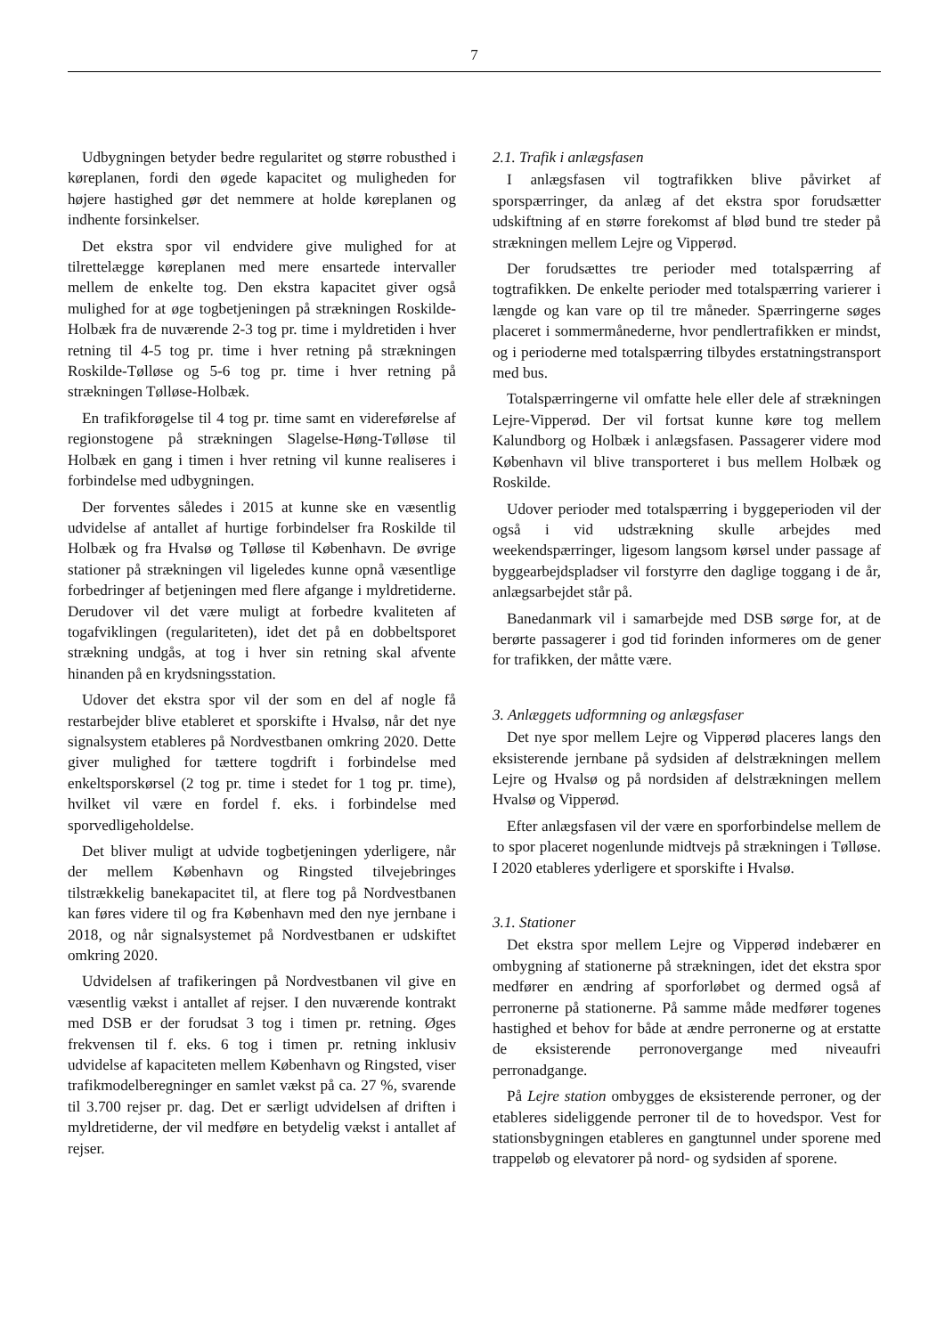7
Udbygningen betyder bedre regularitet og større robusthed i køreplanen, fordi den øgede kapacitet og muligheden for højere hastighed gør det nemmere at holde køreplanen og indhente forsinkelser.
Det ekstra spor vil endvidere give mulighed for at tilrettelægge køreplanen med mere ensartede intervaller mellem de enkelte tog. Den ekstra kapacitet giver også mulighed for at øge togbetjeningen på strækningen Roskilde-Holbæk fra de nuværende 2-3 tog pr. time i myldretiden i hver retning til 4-5 tog pr. time i hver retning på strækningen Roskilde-Tølløse og 5-6 tog pr. time i hver retning på strækningen Tølløse-Holbæk.
En trafikforøgelse til 4 tog pr. time samt en videreførelse af regionstogene på strækningen Slagelse-Høng-Tølløse til Holbæk en gang i timen i hver retning vil kunne realiseres i forbindelse med udbygningen.
Der forventes således i 2015 at kunne ske en væsentlig udvidelse af antallet af hurtige forbindelser fra Roskilde til Holbæk og fra Hvalsø og Tølløse til København. De øvrige stationer på strækningen vil ligeledes kunne opnå væsentlige forbedringer af betjeningen med flere afgange i myldretiderne. Derudover vil det være muligt at forbedre kvaliteten af togafviklingen (regulariteten), idet det på en dobbeltsporet strækning undgås, at tog i hver sin retning skal afvente hinanden på en krydsningsstation.
Udover det ekstra spor vil der som en del af nogle få restarbejder blive etableret et sporskifte i Hvalsø, når det nye signalsystem etableres på Nordvestbanen omkring 2020. Dette giver mulighed for tættere togdrift i forbindelse med enkeltsporskørsel (2 tog pr. time i stedet for 1 tog pr. time), hvilket vil være en fordel f. eks. i forbindelse med sporvedligeholdelse.
Det bliver muligt at udvide togbetjeningen yderligere, når der mellem København og Ringsted tilvejebringes tilstrækkelig banekapacitet til, at flere tog på Nordvestbanen kan føres videre til og fra København med den nye jernbane i 2018, og når signalsystemet på Nordvestbanen er udskiftet omkring 2020.
Udvidelsen af trafikeringen på Nordvestbanen vil give en væsentlig vækst i antallet af rejser. I den nuværende kontrakt med DSB er der forudsat 3 tog i timen pr. retning. Øges frekvensen til f. eks. 6 tog i timen pr. retning inklusiv udvidelse af kapaciteten mellem København og Ringsted, viser trafikmodelberegninger en samlet vækst på ca. 27 %, svarende til 3.700 rejser pr. dag. Det er særligt udvidelsen af driften i myldretiderne, der vil medføre en betydelig vækst i antallet af rejser.
2.1. Trafik i anlægsfasen
I anlægsfasen vil togtrafikken blive påvirket af sporspærringer, da anlæg af det ekstra spor forudsætter udskiftning af en større forekomst af blød bund tre steder på strækningen mellem Lejre og Vipperød.
Der forudsættes tre perioder med totalspærring af togtrafikken. De enkelte perioder med totalspærring varierer i længde og kan vare op til tre måneder. Spærringerne søges placeret i sommermånederne, hvor pendlertrafikken er mindst, og i perioderne med totalspærring tilbydes erstatningstransport med bus.
Totalspærringerne vil omfatte hele eller dele af strækningen Lejre-Vipperød. Der vil fortsat kunne køre tog mellem Kalundborg og Holbæk i anlægsfasen. Passagerer videre mod København vil blive transporteret i bus mellem Holbæk og Roskilde.
Udover perioder med totalspærring i byggeperioden vil der også i vid udstrækning skulle arbejdes med weekendspærringer, ligesom langsom kørsel under passage af byggearbejdspladser vil forstyrre den daglige toggang i de år, anlægsarbejdet står på.
Banedanmark vil i samarbejde med DSB sørge for, at de berørte passagerer i god tid forinden informeres om de gener for trafikken, der måtte være.
3. Anlæggets udformning og anlægsfaser
Det nye spor mellem Lejre og Vipperød placeres langs den eksisterende jernbane på sydsiden af delstrækningen mellem Lejre og Hvalsø og på nordsiden af delstrækningen mellem Hvalsø og Vipperød.
Efter anlægsfasen vil der være en sporforbindelse mellem de to spor placeret nogenlunde midtvejs på strækningen i Tølløse. I 2020 etableres yderligere et sporskifte i Hvalsø.
3.1. Stationer
Det ekstra spor mellem Lejre og Vipperød indebærer en ombygning af stationerne på strækningen, idet det ekstra spor medfører en ændring af sporforløbet og dermed også af perronerne på stationerne. På samme måde medfører togenes hastighed et behov for både at ændre perronerne og at erstatte de eksisterende perronovergange med niveaufri perronadgange.
På Lejre station ombygges de eksisterende perroner, og der etableres sideliggende perroner til de to hovedspor. Vest for stationsbygningen etableres en gangtunnel under sporene med trappeløb og elevatorer på nord- og sydsiden af sporene.